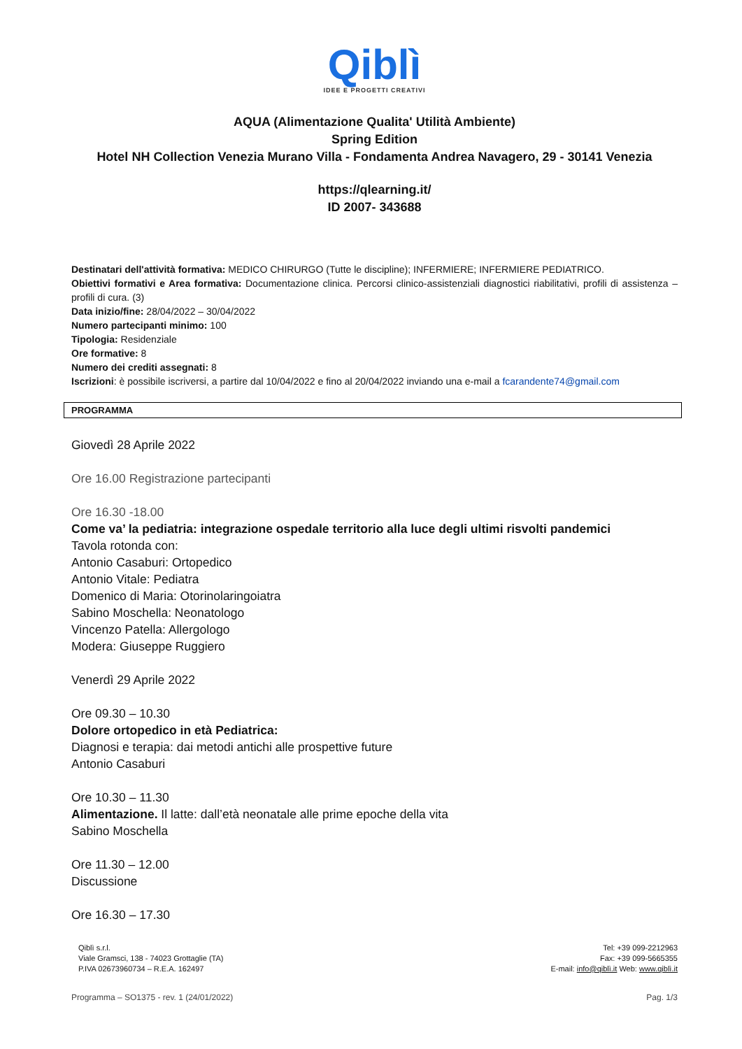Qiblì
IDEE E PROGETTI CREATIVI
AQUA (Alimentazione Qualita' Utilità Ambiente)
Spring Edition
Hotel NH Collection Venezia Murano Villa - Fondamenta Andrea Navagero, 29 - 30141 Venezia
https://qlearning.it/
ID 2007- 343688
Destinatari dell'attività formativa: MEDICO CHIRURGO (Tutte le discipline); INFERMIERE; INFERMIERE PEDIATRICO.
Obiettivi formativi e Area formativa: Documentazione clinica. Percorsi clinico-assistenziali diagnostici riabilitativi, profili di assistenza – profili di cura. (3)
Data inizio/fine: 28/04/2022 – 30/04/2022
Numero partecipanti minimo: 100
Tipologia: Residenziale
Ore formative: 8
Numero dei crediti assegnati: 8
Iscrizioni: è possibile iscriversi, a partire dal 10/04/2022 e fino al 20/04/2022 inviando una e-mail a fcarandente74@gmail.com
PROGRAMMA
Giovedì 28 Aprile 2022
Ore 16.00 Registrazione partecipanti
Ore 16.30 -18.00
Come va’ la pediatria: integrazione ospedale territorio alla luce degli ultimi risvolti pandemici
Tavola rotonda con:
Antonio Casaburi: Ortopedico
Antonio Vitale: Pediatra
Domenico di Maria: Otorinolaringoiatra
Sabino Moschella: Neonatologo
Vincenzo Patella: Allergologo
Modera: Giuseppe Ruggiero
Venerdì 29 Aprile 2022
Ore 09.30 – 10.30
Dolore ortopedico in età Pediatrica:
Diagnosi e terapia: dai metodi antichi alle prospettive future
Antonio Casaburi
Ore 10.30 – 11.30
Alimentazione. Il latte: dall’età neonatale alle prime epoche della vita
Sabino Moschella
Ore 11.30 – 12.00
Discussione
Ore 16.30 – 17.30
Qiblì s.r.l.
Viale Gramsci, 138 - 74023 Grottaglie (TA)
P.IVA 02673960734 – R.E.A. 162497
Tel: +39 099-2212963
Fax: +39 099-5665355
E-mail: info@qiblì.it Web: www.qiblì.it
Programma – SO1375 - rev. 1 (24/01/2022) Pag. 1/3